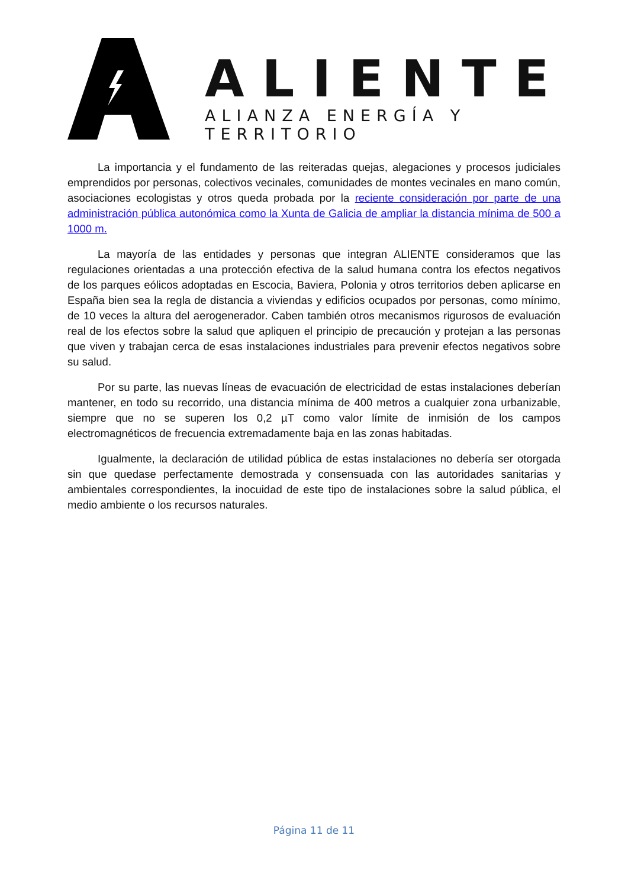ALIENTE
ALIANZA ENERGÍA Y TERRITORIO
La importancia y el fundamento de las reiteradas quejas, alegaciones y procesos judiciales emprendidos por personas, colectivos vecinales, comunidades de montes vecinales en mano común, asociaciones ecologistas y otros queda probada por la reciente consideración por parte de una administración pública autonómica como la Xunta de Galicia de ampliar la distancia mínima de 500 a 1000 m.
La mayoría de las entidades y personas que integran ALIENTE consideramos que las regulaciones orientadas a una protección efectiva de la salud humana contra los efectos negativos de los parques eólicos adoptadas en Escocia, Baviera, Polonia y otros territorios deben aplicarse en España bien sea la regla de distancia a viviendas y edificios ocupados por personas, como mínimo, de 10 veces la altura del aerogenerador. Caben también otros mecanismos rigurosos de evaluación real de los efectos sobre la salud que apliquen el principio de precaución y protejan a las personas que viven y trabajan cerca de esas instalaciones industriales para prevenir efectos negativos sobre su salud.
Por su parte, las nuevas líneas de evacuación de electricidad de estas instalaciones deberían mantener, en todo su recorrido, una distancia mínima de 400 metros a cualquier zona urbanizable, siempre que no se superen los 0,2 µT como valor límite de inmisión de los campos electromagnéticos de frecuencia extremadamente baja en las zonas habitadas.
Igualmente, la declaración de utilidad pública de estas instalaciones no debería ser otorgada sin que quedase perfectamente demostrada y consensuada con las autoridades sanitarias y ambientales correspondientes, la inocuidad de este tipo de instalaciones sobre la salud pública, el medio ambiente o los recursos naturales.
Página 11 de 11